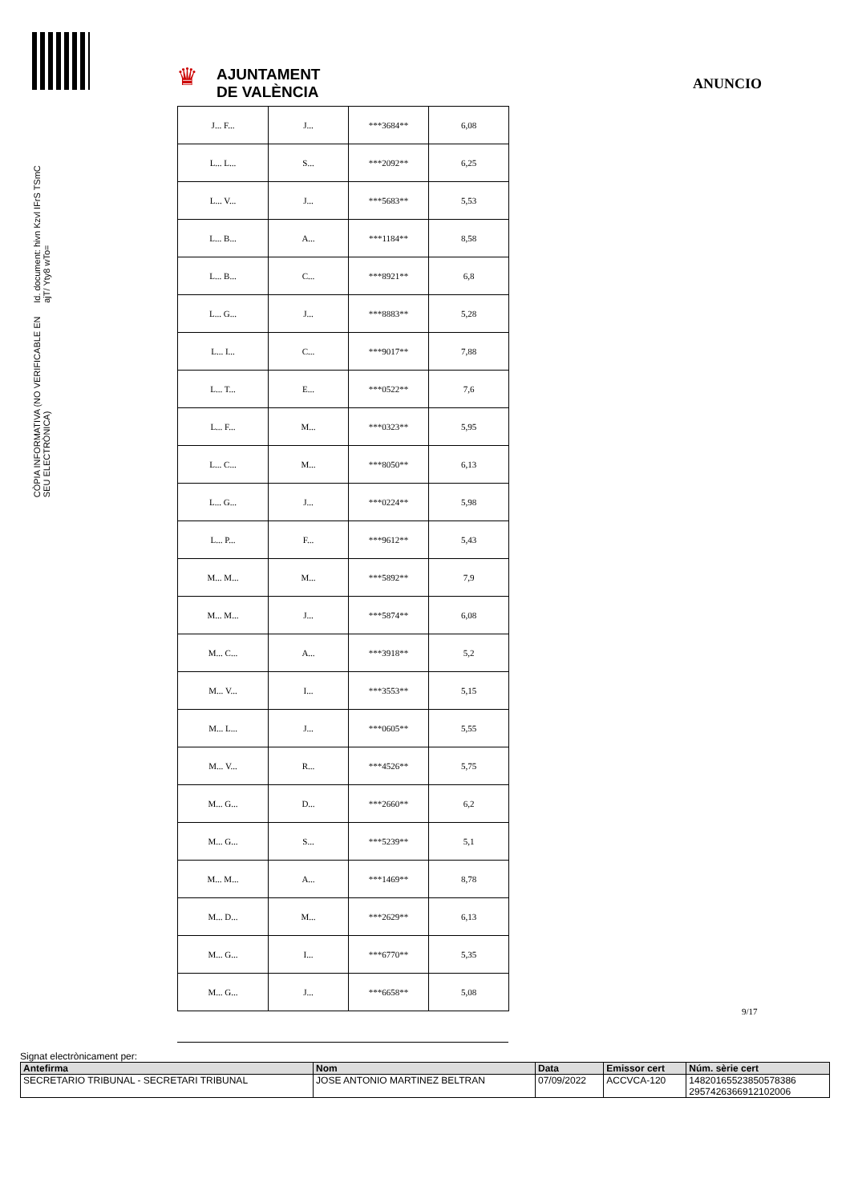♛
AJUNTAMENT
DE VALÈNCIA
ANUNCIO
Id. document: hivn Kzvl IFrS TSmC ajT/ Yty8 wTo=
CÒPIA INFORMATIVA (NO VERIFICABLE EN SEU ELECTRÒNICA)
| J... F... | J... | ***3684** | 6,08 |
| L... L... | S... | ***2092** | 6,25 |
| L... V... | J... | ***5683** | 5,53 |
| L... B... | A... | ***1184** | 8,58 |
| L... B... | C... | ***8921** | 6,8 |
| L... G... | J... | ***8883** | 5,28 |
| L... I... | C... | ***9017** | 7,88 |
| L... T... | E... | ***0522** | 7,6 |
| L... F... | M... | ***0323** | 5,95 |
| L... C... | M... | ***8050** | 6,13 |
| L... G... | J... | ***0224** | 5,98 |
| L... P... | F... | ***9612** | 5,43 |
| M... M... | M... | ***5892** | 7,9 |
| M... M... | J... | ***5874** | 6,08 |
| M... C... | A... | ***3918** | 5,2 |
| M... V... | I... | ***3553** | 5,15 |
| M... L... | J... | ***0605** | 5,55 |
| M... V... | R... | ***4526** | 5,75 |
| M... G... | D... | ***2660** | 6,2 |
| M... G... | S... | ***5239** | 5,1 |
| M... M... | A... | ***1469** | 8,78 |
| M... D... | M... | ***2629** | 6,13 |
| M... G... | I... | ***6770** | 5,35 |
| M... G... | J... | ***6658** | 5,08 |
9/17
Signat electrònicament per:
| Antefirma | Nom | Data | Emissor cert | Núm. sèrie cert |
| --- | --- | --- | --- | --- |
| SECRETARIO TRIBUNAL - SECRETARI TRIBUNAL | JOSE ANTONIO MARTINEZ BELTRAN | 07/09/2022 | ACCVCA-120 | 14820165523850578386 2957426366912102006 |